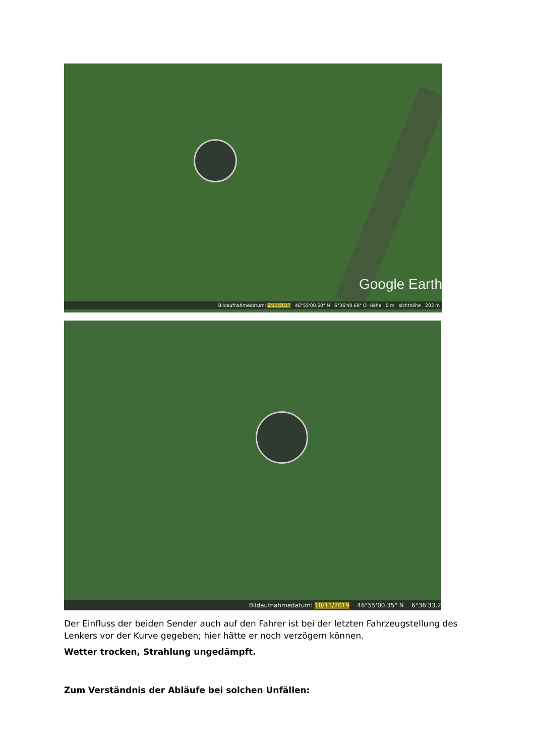Google Earth
Bildaufnahmedatum: 6/11/2017 46°55'00.50" N 6°36'40.69" O Höhe 0 m sichthöhe 203 m
Bildaufnahmedatum: 10/11/2019 46°55'00.35" N 6°36'33.2
Der Einfluss der beiden Sender auch auf den Fahrer ist bei der letzten Fahrzeugstellung des Lenkers vor der Kurve gegeben; hier hätte er noch verzögern können.
Wetter trocken, Strahlung ungedämpft.
Zum Verständnis der Abläufe bei solchen Unfällen: